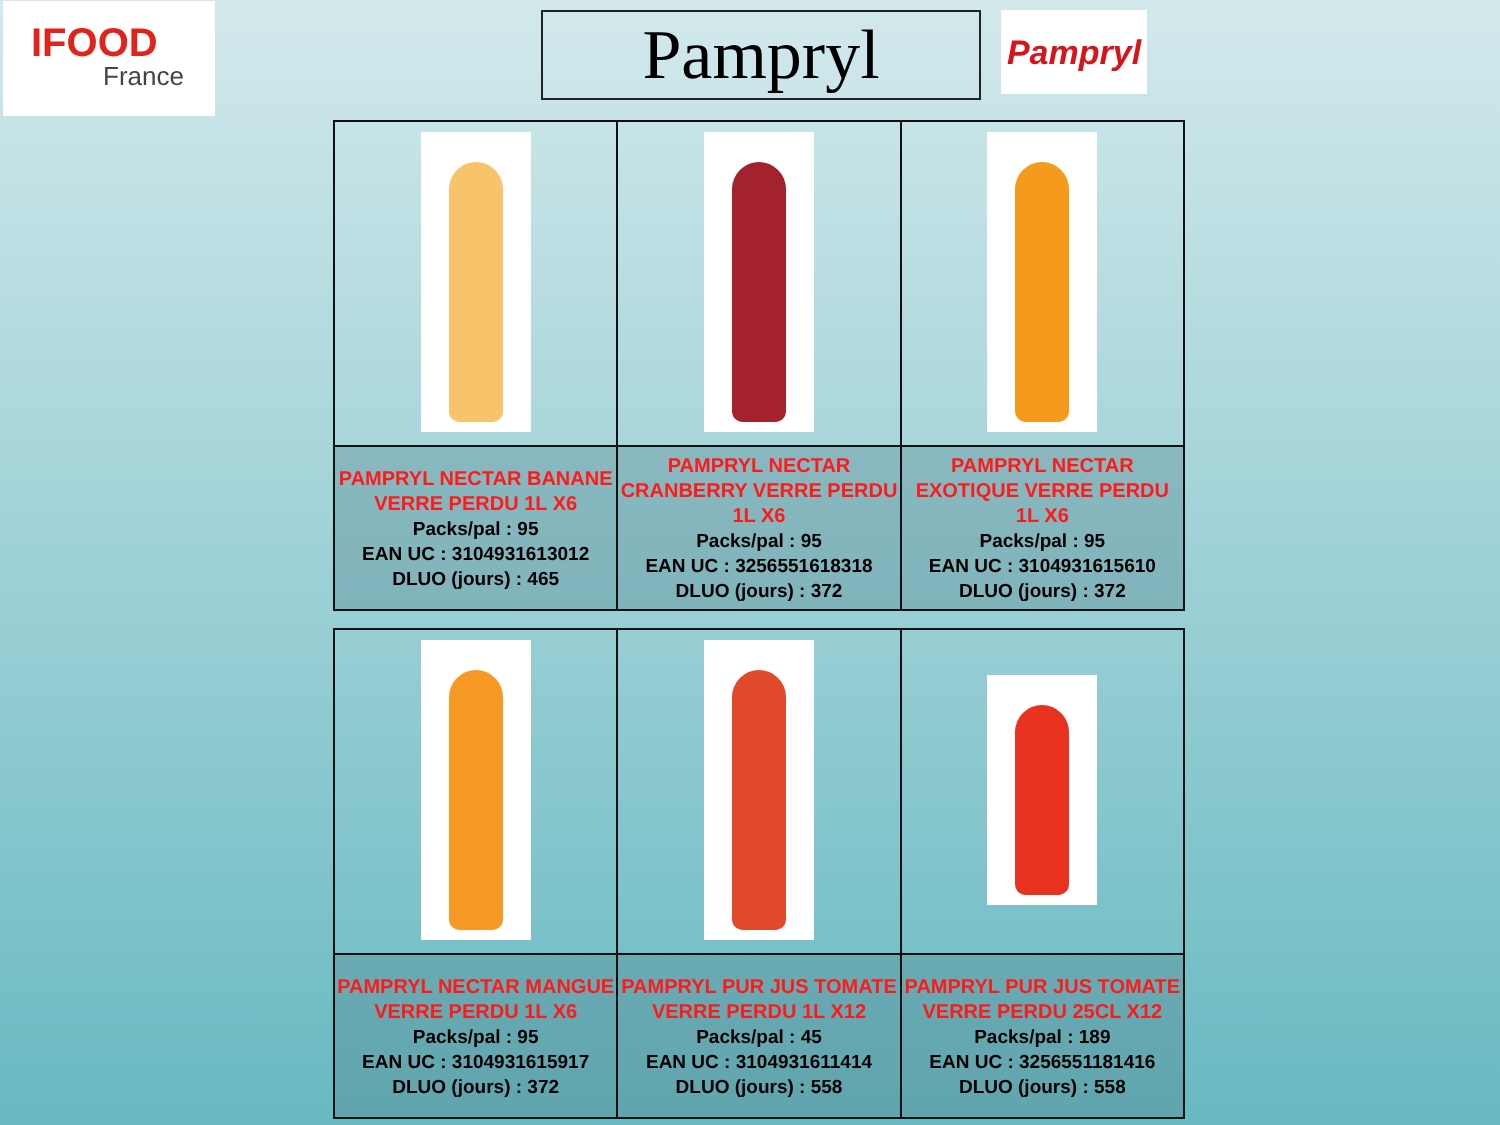IFOOD
France
Pampryl
Pampryl
| PAMPRYL NECTAR BANANE VERRE PERDU 1L X6 Packs/pal : 95 EAN UC : 3104931613012 DLUO (jours) : 465 | PAMPRYL NECTAR CRANBERRY VERRE PERDU 1L X6 Packs/pal : 95 EAN UC : 3256551618318 DLUO (jours) : 372 | PAMPRYL NECTAR EXOTIQUE VERRE PERDU 1L X6 Packs/pal : 95 EAN UC : 3104931615610 DLUO (jours) : 372 |
| PAMPRYL NECTAR MANGUE VERRE PERDU 1L X6 Packs/pal : 95 EAN UC : 3104931615917 DLUO (jours) : 372 | PAMPRYL PUR JUS TOMATE VERRE PERDU 1L X12 Packs/pal : 45 EAN UC : 3104931611414 DLUO (jours) : 558 | PAMPRYL PUR JUS TOMATE VERRE PERDU 25CL X12 Packs/pal : 189 EAN UC : 3256551181416 DLUO (jours) : 558 |